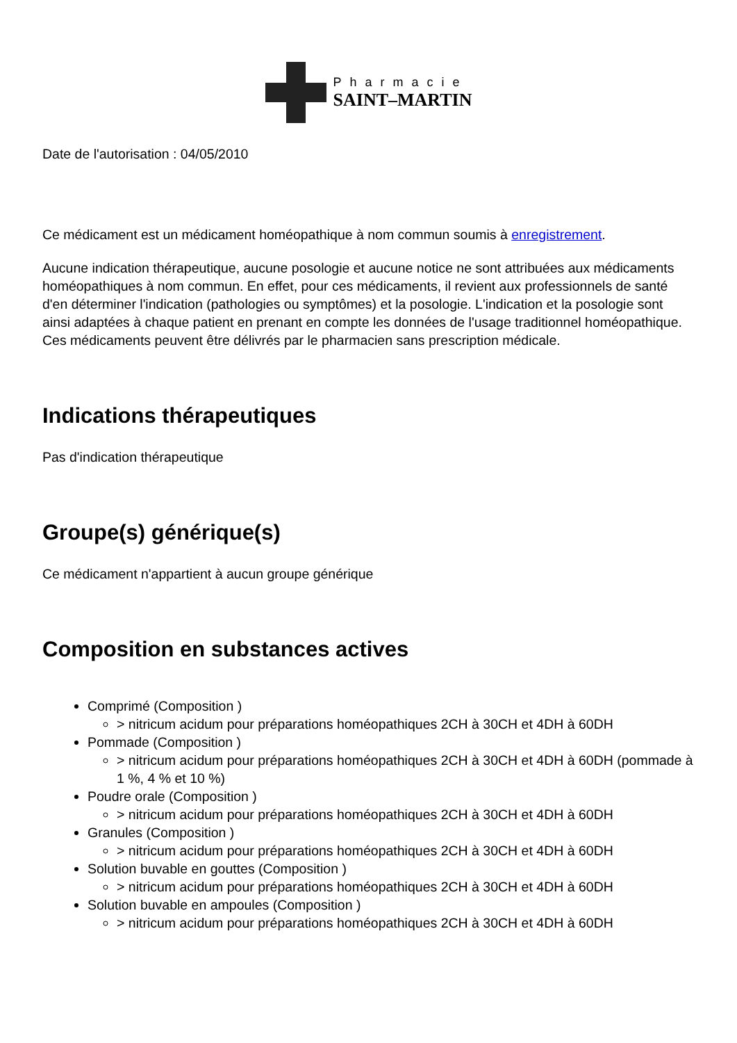Pharmacie
SAINT–MARTIN
Date de l'autorisation : 04/05/2010
Ce médicament est un médicament homéopathique à nom commun soumis à enregistrement.
Aucune indication thérapeutique, aucune posologie et aucune notice ne sont attribuées aux médicaments homéopathiques à nom commun. En effet, pour ces médicaments, il revient aux professionnels de santé d'en déterminer l'indication (pathologies ou symptômes) et la posologie. L'indication et la posologie sont ainsi adaptées à chaque patient en prenant en compte les données de l'usage traditionnel homéopathique. Ces médicaments peuvent être délivrés par le pharmacien sans prescription médicale.
Indications thérapeutiques
Pas d'indication thérapeutique
Groupe(s) générique(s)
Ce médicament n'appartient à aucun groupe générique
Composition en substances actives
Comprimé (Composition )
> nitricum acidum pour préparations homéopathiques 2CH à 30CH et 4DH à 60DH
Pommade (Composition )
> nitricum acidum pour préparations homéopathiques 2CH à 30CH et 4DH à 60DH (pommade à 1 %, 4 % et 10 %)
Poudre orale (Composition )
> nitricum acidum pour préparations homéopathiques 2CH à 30CH et 4DH à 60DH
Granules (Composition )
> nitricum acidum pour préparations homéopathiques 2CH à 30CH et 4DH à 60DH
Solution buvable en gouttes (Composition )
> nitricum acidum pour préparations homéopathiques 2CH à 30CH et 4DH à 60DH
Solution buvable en ampoules (Composition )
> nitricum acidum pour préparations homéopathiques 2CH à 30CH et 4DH à 60DH